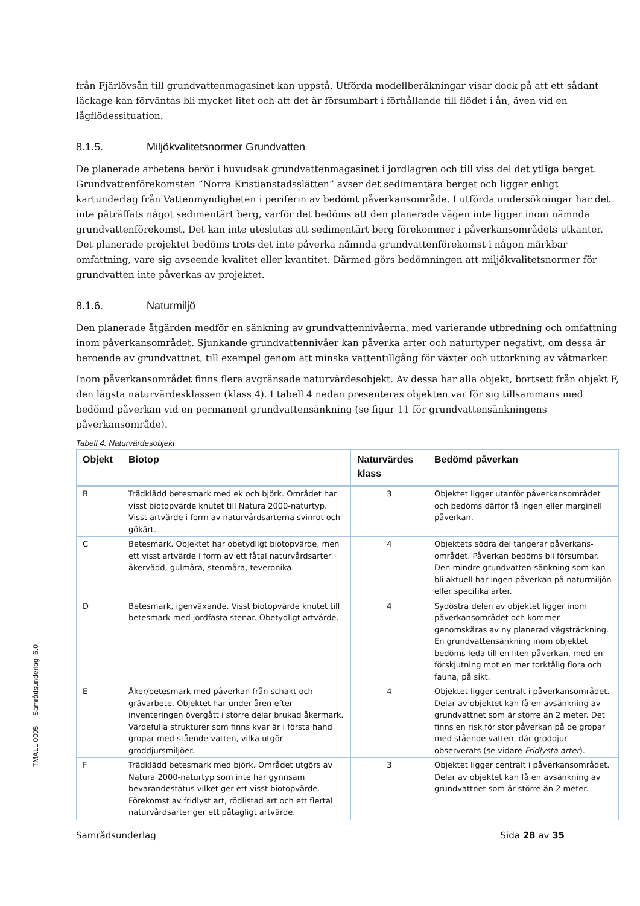från Fjärlövsån till grundvattenmagasinet kan uppstå. Utförda modellberäkningar visar dock på att ett sådant läckage kan förväntas bli mycket litet och att det är försumbart i förhållande till flödet i ån, även vid en lågflödessituation.
8.1.5. Miljökvalitetsnormer Grundvatten
De planerade arbetena berör i huvudsak grundvattenmagasinet i jordlagren och till viss del det ytliga berget. Grundvattenförekomsten ”Norra Kristianstadsslätten” avser det sedimentära berget och ligger enligt kartunderlag från Vattenmyndigheten i periferin av bedömt påverkansområde. I utförda undersökningar har det inte påträffats något sedimentärt berg, varför det bedöms att den planerade vägen inte ligger inom nämnda grundvattenförekomst. Det kan inte uteslutas att sedimentärt berg förekommer i påverkansområdets utkanter. Det planerade projektet bedöms trots det inte påverka nämnda grundvattenförekomst i någon märkbar omfattning, vare sig avseende kvalitet eller kvantitet. Därmed görs bedömningen att miljökvalitetsnormer för grundvatten inte påverkas av projektet.
8.1.6. Naturmiljö
Den planerade åtgärden medför en sänkning av grundvattennivåerna, med varierande utbredning och omfattning inom påverkansområdet. Sjunkande grundvattennivåer kan påverka arter och naturtyper negativt, om dessa är beroende av grundvattnet, till exempel genom att minska vattentillgång för växter och uttorkning av våtmarker.
Inom påverkansområdet finns flera avgränsade naturvärdesobjekt. Av dessa har alla objekt, bortsett från objekt F, den lägsta naturvärdesklassen (klass 4). I tabell 4 nedan presenteras objekten var för sig tillsammans med bedömd påverkan vid en permanent grundvattensänkning (se figur 11 för grundvattensänkningens påverkansområde).
Tabell 4. Naturvärdesobjekt
| Objekt | Biotop | Naturvärdes klass | Bedömd påverkan |
| --- | --- | --- | --- |
| B | Trädklädd betesmark med ek och björk. Området har visst biotopvärde knutet till Natura 2000-naturtyp. Visst artvärde i form av naturvårdsarterna svinrot och gökärt. | 3 | Objektet ligger utanför påverkansområdet och bedöms därför få ingen eller marginell påverkan. |
| C | Betesmark. Objektet har obetydligt biotopvärde, men ett visst artvärde i form av ett fåtal naturvårdsarter åkervädd, gulmåra, stenmåra, teveronika. | 4 | Objektets södra del tangerar påverkans-området. Påverkan bedöms bli försumbar. Den mindre grundvatten-sänkning som kan bli aktuell har ingen påverkan på naturmiljön eller specifika arter. |
| D | Betesmark, igenväxande. Visst biotopvärde knutet till betesmark med jordfasta stenar. Obetydligt artvärde. | 4 | Sydöstra delen av objektet ligger inom påverkansområdet och kommer genomskäras av ny planerad vägsträckning. En grundvattensänkning inom objektet bedöms leda till en liten påverkan, med en förskjutning mot en mer torktålig flora och fauna, på sikt. |
| E | Åker/betesmark med påverkan från schakt och grävarbete. Objektet har under åren efter inventeringen övergått i större delar brukad åkermark. Värdefulla strukturer som finns kvar är i första hand gropar med stående vatten, vilka utgör groddjursmiljöer. | 4 | Objektet ligger centralt i påverkansområdet. Delar av objektet kan få en avsänkning av grundvattnet som är större än 2 meter. Det finns en risk för stor påverkan på de gropar med stående vatten, där groddjur observerats (se vidare Fridlysta arter ). |
| F | Trädklädd betesmark med björk. Området utgörs av Natura 2000-naturtyp som inte har gynnsam bevarandestatus vilket ger ett visst biotopvärde. Förekomst av fridlyst art, rödlistad art och ett flertal naturvårdsarter ger ett påtagligt artvärde. | 3 | Objektet ligger centralt i påverkansområdet. Delar av objektet kan få en avsänkning av grundvattnet som är större än 2 meter. |
Samrådsunderlag Sida 28 av 35
TMALL 0095 Samrådsunderlag 6.0